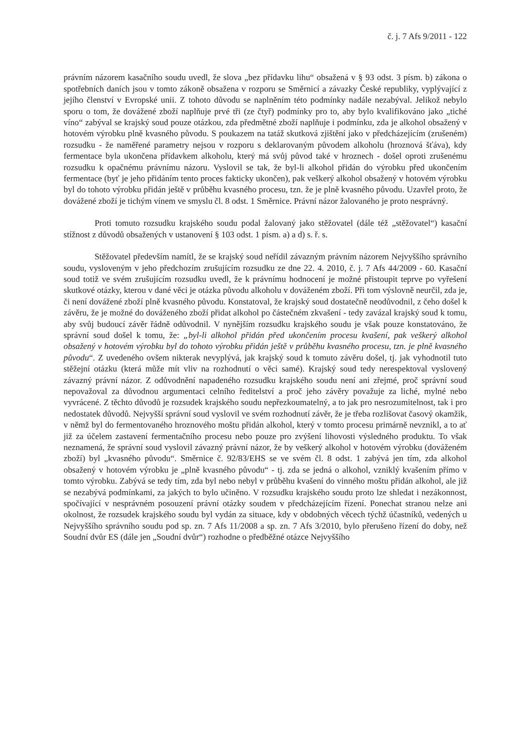č. j. 7 Afs 9/2011 - 122
právním názorem kasačního soudu uvedl, že slova „bez přídavku lihu“ obsažená v § 93 odst. 3 písm. b) zákona o spotřebních daních jsou v tomto zákoně obsažena v rozporu se Směrnicí a závazky České republiky, vyplývající z jejího členství v Evropské unii. Z tohoto důvodu se naplněním této podmínky nadále nezabýval. Jelikož nebylo sporu o tom, že dovážené zboží naplňuje prvé tři (ze čtyř) podmínky pro to, aby bylo kvalifikováno jako „tiché víno“ zabýval se krajský soud pouze otázkou, zda předmětné zboží naplňuje i podmínku, zda je alkohol obsažený v hotovém výrobku plně kvasného původu. S poukazem na tatáž skutková zjištění jako v předcházejícím (zrušeném) rozsudku - že naměřené parametry nejsou v rozporu s deklarovaným původem alkoholu (hroznová šťáva), kdy fermentace byla ukončena přídavkem alkoholu, který má svůj původ také v hroznech - došel oproti zrušenému rozsudku k opačnému právnímu názoru. Vyslovil se tak, že byl-li alkohol přidán do výrobku před ukončením fermentace (byť je jeho přidáním tento proces fakticky ukončen), pak veškerý alkohol obsažený v hotovém výrobku byl do tohoto výrobku přidán ještě v průběhu kvasného procesu, tzn. že je plně kvasného původu. Uzavřel proto, že dovážené zboží je tichým vínem ve smyslu čl. 8 odst. 1 Směrnice. Právní názor žalovaného je proto nesprávný.
Proti tomuto rozsudku krajského soudu podal žalovaný jako stěžovatel (dále též „stěžovatel“) kasační stížnost z důvodů obsažených v ustanovení § 103 odst. 1 písm. a) a d) s. ř. s.
Stěžovatel především namítl, že se krajský soud neřídil závazným právním názorem Nejvyššího správního soudu, vysloveným v jeho předchozím zrušujícím rozsudku ze dne 22. 4. 2010, č. j. 7 Afs 44/2009 - 60. Kasační soud totiž ve svém zrušujícím rozsudku uvedl, že k právnímu hodnocení je možné přistoupit teprve po vyřešení skutkové otázky, kterou v dané věci je otázka původu alkoholu v dováženém zboží. Při tom výslovně neurčil, zda je, či není dovážené zboží plně kvasného původu. Konstatoval, že krajský soud dostatečně neodůvodnil, z čeho došel k závěru, že je možné do dováženého zboží přidat alkohol po částečném zkvašení - tedy zavázal krajský soud k tomu, aby svůj budoucí závěr řádně odůvodnil. V nynějším rozsudku krajského soudu je však pouze konstatováno, že správní soud došel k tomu, že: „byl-li alkohol přidán před ukončením procesu kvašení, pak veškerý alkohol obsažený v hotovém výrobku byl do tohoto výrobku přidán ještě v průběhu kvasného procesu, tzn. je plně kvasného původu“. Z uvedeného ovšem nikterak nevyplývá, jak krajský soud k tomuto závěru došel, tj. jak vyhodnotil tuto stěžejní otázku (která může mít vliv na rozhodnutí o věci samé). Krajský soud tedy nerespektoval vyslovený závazný právní názor. Z odůvodnění napadeného rozsudku krajského soudu není ani zřejmé, proč správní soud nepovažoval za důvodnou argumentaci celního ředitelství a proč jeho závěry považuje za liché, mylné nebo vyvrácené. Z těchto důvodů je rozsudek krajského soudu nepřezkoumatelný, a to jak pro nesrozumitelnost, tak i pro nedostatek důvodů. Nejvyšší správní soud vyslovil ve svém rozhodnutí závěr, že je třeba rozlišovat časový okamžik, v němž byl do fermentovaného hroznového moštu přidán alkohol, který v tomto procesu primárně nevznikl, a to ať již za účelem zastavení fermentačního procesu nebo pouze pro zvýšení lihovosti výsledného produktu. To však neznamená, že správní soud vyslovil závazný právní názor, že by veškerý alkohol v hotovém výrobku (dováženém zboží) byl „kvasného původu“. Směrnice č. 92/83/EHS se ve svém čl. 8 odst. 1 zabývá jen tím, zda alkohol obsažený v hotovém výrobku je „plně kvasného původu“ - tj. zda se jedná o alkohol, vzniklý kvašením přímo v tomto výrobku. Zabývá se tedy tím, zda byl nebo nebyl v průběhu kvašení do vinného moštu přidán alkohol, ale již se nezabývá podmínkami, za jakých to bylo učiněno. V rozsudku krajského soudu proto lze shledat i nezákonnost, spočívající v nesprávném posouzení právní otázky soudem v předcházejícím řízení. Ponechat stranou nelze ani okolnost, že rozsudek krajského soudu byl vydán za situace, kdy v obdobných věcech týchž účastníků, vedených u Nejvyššího správního soudu pod sp. zn. 7 Afs 11/2008 a sp. zn. 7 Afs 3/2010, bylo přerušeno řízení do doby, než Soudní dvůr ES (dále jen „Soudní dvůr“) rozhodne o předběžné otázce Nejvyššího